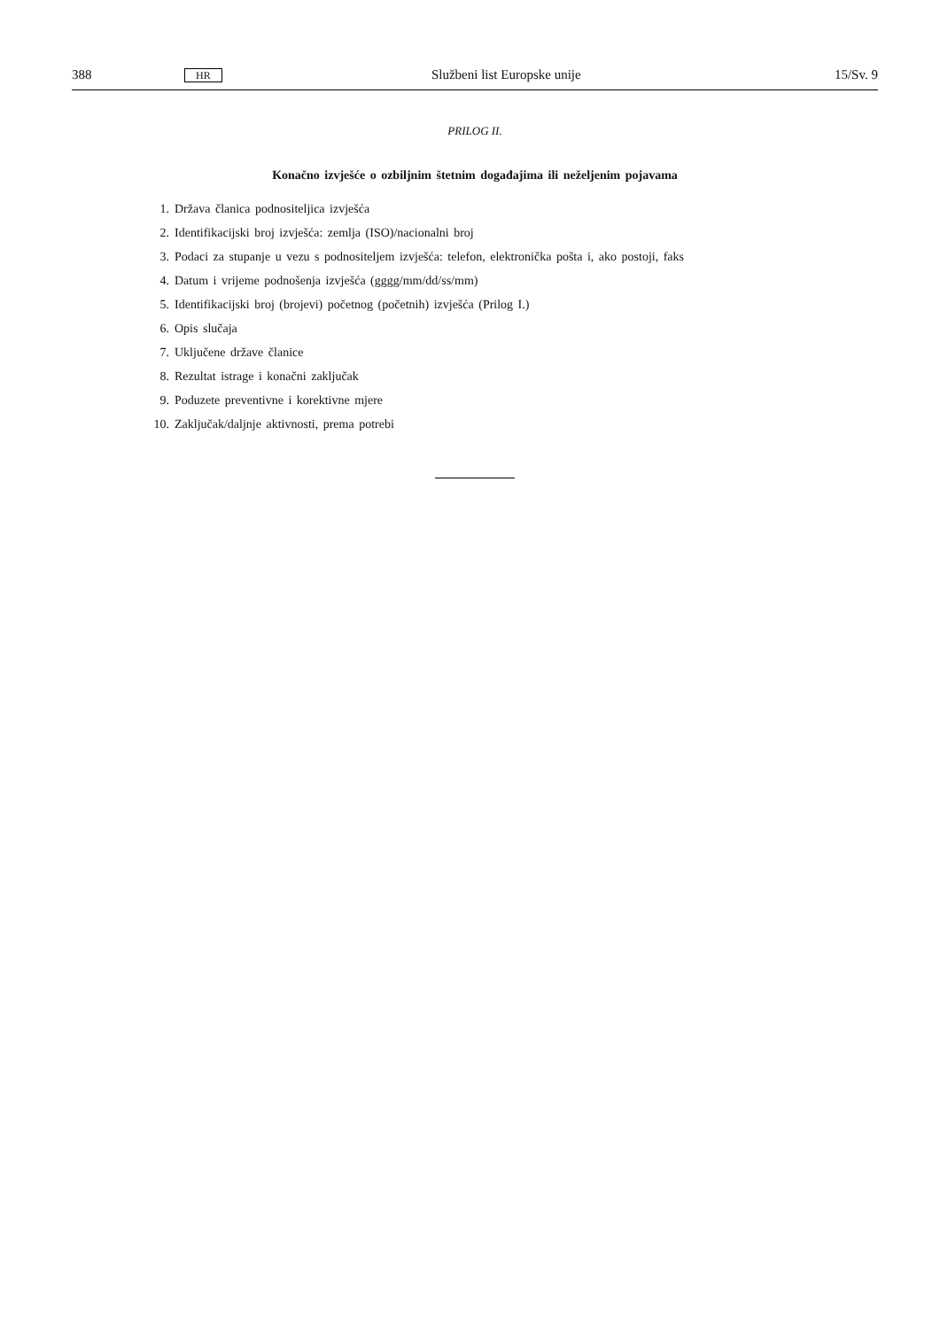388
HR
Službeni list Europske unije 15/Sv. 9
PRILOG II.
Konačno izvješće o ozbiljnim štetnim događajima ili neželjenim pojavama
1. Država članica podnositeljica izvješća
2. Identifikacijski broj izvješća: zemlja (ISO)/nacionalni broj
3. Podaci za stupanje u vezu s podnositeljem izvješća: telefon, elektronička pošta i, ako postoji, faks
4. Datum i vrijeme podnošenja izvješća (gggg/mm/dd/ss/mm)
5. Identifikacijski broj (brojevi) početnog (početnih) izvješća (Prilog I.)
6. Opis slučaja
7. Uključene države članice
8. Rezultat istrage i konačni zaključak
9. Poduzete preventivne i korektivne mjere
10. Zaključak/daljnje aktivnosti, prema potrebi